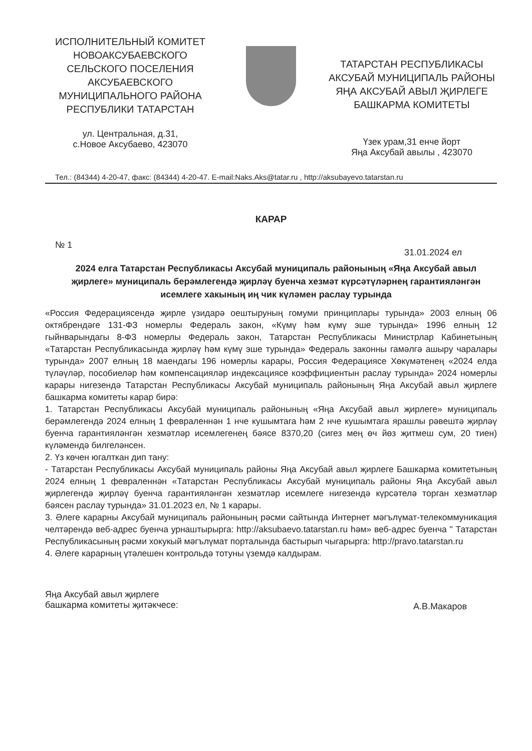ИСПОЛНИТЕЛЬНЫЙ КОМИТЕТ НОВОАКСУБАЕВСКОГО СЕЛЬСКОГО ПОСЕЛЕНИЯ АКСУБАЕВСКОГО МУНИЦИПАЛЬНОГО РАЙОНА РЕСПУБЛИКИ ТАТАРСТАН
ул. Центральная, д.31,
с.Новое Аксубаево, 423070
ТАТАРСТАН РЕСПУБЛИКАСЫ АКСУБАЙ МУНИЦИПАЛЬ РАЙОНЫ ЯҢА АКСУБАЙ АВЫЛ ҖИРЛЕГЕ БАШКАРМА КОМИТЕТЫ
Үзек урам,31 енче йорт
Яңа Аксубай авылы , 423070
Тел.: (84344) 4-20-47, факс: (84344) 4-20-47. E-mail:Naks.Aks@tatar.ru , http://aksubayevo.tatarstan.ru
КАРАР
№ 1 31.01.2024 ел
2024 елга Татарстан Республикасы Аксубай муниципаль районының «Яңа Аксубай авыл җирлеге» муниципаль берәмлегендә җирләү буенча хезмәт күрсәтүләрнең гарантияләнгән исемлеге хакының иң чик күләмен раслау турында
«Россия Федерациясендә җирле үзидарә оештыруның гомуми принциплары турында» 2003 елның 06 октябрендәге 131-ФЗ номерлы Федераль закон, «Күмү һәм күмү эше турында» 1996 елның 12 гыйнварындагы 8-ФЗ номерлы Федераль закон, Татарстан Республикасы Министрлар Кабинетының «Татарстан Республикасында җирләү һәм күмү эше турында» Федераль законны гамәлгә ашыру чаралары турында» 2007 елның 18 маендагы 196 номерлы карары, Россия Федерациясе Хөкүмәтенең «2024 елда түләүләр, пособиеләр һәм компенсацияләр индексациясе коэффициентын раслау турында» 2024 номерлы карары нигезендә Татарстан Республикасы Аксубай муниципаль районының Яңа Аксубай авыл җирлеге башкарма комитеты карар бирә:
1. Татарстан Республикасы Аксубай муниципаль районының «Яңа Аксубай авыл җирлеге» муниципаль берәмлегендә 2024 елның 1 февраленнән 1 нче кушымтага һәм 2 нче кушымтага ярашлы рәвештә җирләү буенча гарантияләнгән хезмәтләр исемлегенең бәясе 8370,20 (сигез мең өч йөз җитмеш сум, 20 тиен) күләмендә билгеләнсен.
2. Үз көчен югалткан дип тану:
- Татарстан Республикасы Аксубай муниципаль районы Яңа Аксубай авыл җирлеге Башкарма комитетының 2024 елның 1 февраленнән «Татарстан Республикасы Аксубай муниципаль районы Яңа Аксубай авыл җирлегендә җирләү буенча гарантияләнгән хезмәтләр исемлеге нигезендә күрсәтелә торган хезмәтләр бәясен раслау турында» 31.01.2023 ел, № 1 карары.
3. Әлеге карарны Аксубай муниципаль районының рәсми сайтында Интернет мәгълүмат-телекоммуникация челтәрендә веб-адрес буенча урнаштырырга: http://aksubaevo.tatarstan.ru һәм» веб-адрес буенча " Татарстан Республикасының рәсми хокукый мәгълүмат порталында бастырып чыгарырга: http://pravo.tatarstan.ru
4. Әлеге карарның үтәлешен контрольдә тотуны үземдә калдырам.
Яңа Аксубай авыл җирлеге
башкарма комитеты җитәкчесе: А.В.Макаров